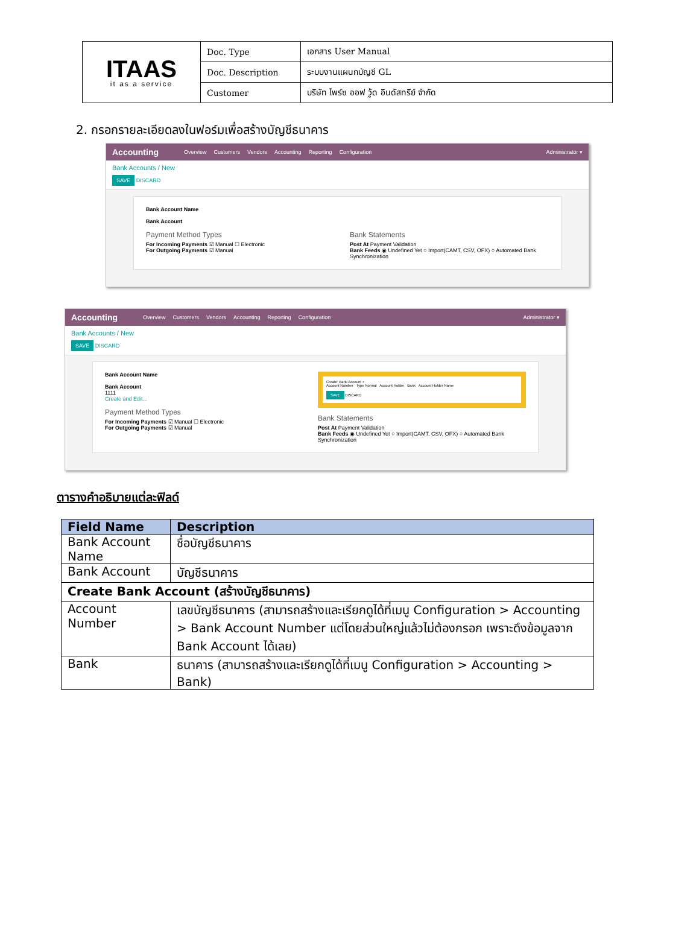| ITAAS it as a service | Doc. Type | เอกสาร User Manual |
| | Doc. Description | ระบบงานแผนกบัญชี GL |
| | Customer | บริษัท ไพร์ซ ออฟ วู้ด อินดัสทรีย์ จำกัด |
2. กรอกรายละเอียดลงในฟอร์มเพื่อสร้างบัญชีธนาคาร
Accounting Overview Customers Vendors Accounting Reporting Configuration Administrator ▾
Bank Accounts / New
SAVE DISCARD
Bank Account Name
Bank Account
Payment Method Types
For Incoming Payments ☑ Manual ☐ Electronic
For Outgoing Payments ☑ Manual
Bank Statements
Post At Payment Validation
Bank Feeds ◉ Undefined Yet ○ Import(CAMT, CSV, OFX) ○ Automated Bank Synchronization
Accounting Overview Customers Vendors Accounting Reporting Configuration Administrator ▾
Bank Accounts / New
SAVE DISCARD
Bank Account Name
Bank Account
1111
Create and Edit...
Payment Method Types
For Incoming Payments ☑ Manual ☐ Electronic
For Outgoing Payments ☑ Manual
Create: Bank Account ×
Account Number Type Normal Account Holder Bank Account Holder Name
SAVE DISCARD
Bank Statements
Post At Payment Validation
Bank Feeds ◉ Undefined Yet ○ Import(CAMT, CSV, OFX) ○ Automated Bank Synchronization
ตารางคำอธิบายแต่ละฟิลด์
| Field Name | Description |
| --- | --- |
| Bank Account Name | ชื่อบัญชีธนาคาร |
| Bank Account | บัญชีธนาคาร |
| Create Bank Account (สร้างบัญชีธนาคาร) | |
| Account Number | เลขบัญชีธนาคาร (สามารถสร้างและเรียกดูได้ที่เมนู Configuration > Accounting > Bank Account Number แต่โดยส่วนใหญ่แล้วไม่ต้องกรอก เพราะดึงข้อมูลจาก Bank Account ได้เลย) |
| Bank | ธนาคาร (สามารถสร้างและเรียกดูได้ที่เมนู Configuration > Accounting > Bank) |